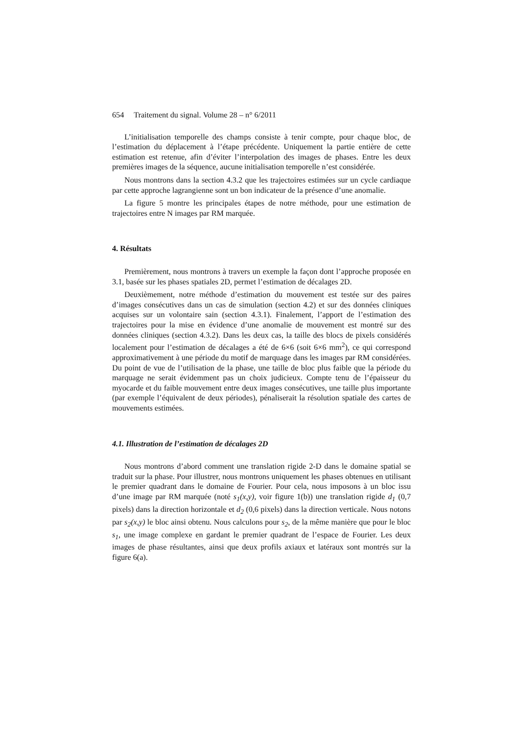654 Traitement du signal. Volume 28 – n° 6/2011
L’initialisation temporelle des champs consiste à tenir compte, pour chaque bloc, de l’estimation du déplacement à l’étape précédente. Uniquement la partie entière de cette estimation est retenue, afin d’éviter l’interpolation des images de phases. Entre les deux premières images de la séquence, aucune initialisation temporelle n’est considérée.
Nous montrons dans la section 4.3.2 que les trajectoires estimées sur un cycle cardiaque par cette approche lagrangienne sont un bon indicateur de la présence d’une anomalie.
La figure 5 montre les principales étapes de notre méthode, pour une estimation de trajectoires entre N images par RM marquée.
4. Résultats
Premièrement, nous montrons à travers un exemple la façon dont l’approche proposée en 3.1, basée sur les phases spatiales 2D, permet l’estimation de décalages 2D.
Deuxièmement, notre méthode d’estimation du mouvement est testée sur des paires d’images consécutives dans un cas de simulation (section 4.2) et sur des données cliniques acquises sur un volontaire sain (section 4.3.1). Finalement, l’apport de l’estimation des trajectoires pour la mise en évidence d’une anomalie de mouvement est montré sur des données cliniques (section 4.3.2). Dans les deux cas, la taille des blocs de pixels considérés localement pour l’estimation de décalages a été de 6×6 (soit 6×6 mm<sup>2</sup>), ce qui correspond approximativement à une période du motif de marquage dans les images par RM considérées. Du point de vue de l’utilisation de la phase, une taille de bloc plus faible que la période du marquage ne serait évidemment pas un choix judicieux. Compte tenu de l’épaisseur du myocarde et du faible mouvement entre deux images consécutives, une taille plus importante (par exemple l’équivalent de deux périodes), pénaliserait la résolution spatiale des cartes de mouvements estimées.
4.1. Illustration de l’estimation de décalages 2D
Nous montrons d’abord comment une translation rigide 2-D dans le domaine spatial se traduit sur la phase. Pour illustrer, nous montrons uniquement les phases obtenues en utilisant le premier quadrant dans le domaine de Fourier. Pour cela, nous imposons à un bloc issu d’une image par RM marquée (noté s<sub>1</sub>(x,y), voir figure 1(b)) une translation rigide d<sub>1</sub> (0,7 pixels) dans la direction horizontale et d<sub>2</sub> (0,6 pixels) dans la direction verticale. Nous notons par s<sub>2</sub>(x,y) le bloc ainsi obtenu. Nous calculons pour s<sub>2</sub>, de la même manière que pour le bloc s<sub>1</sub>, une image complexe en gardant le premier quadrant de l’espace de Fourier. Les deux images de phase résultantes, ainsi que deux profils axiaux et latéraux sont montrés sur la figure 6(a).